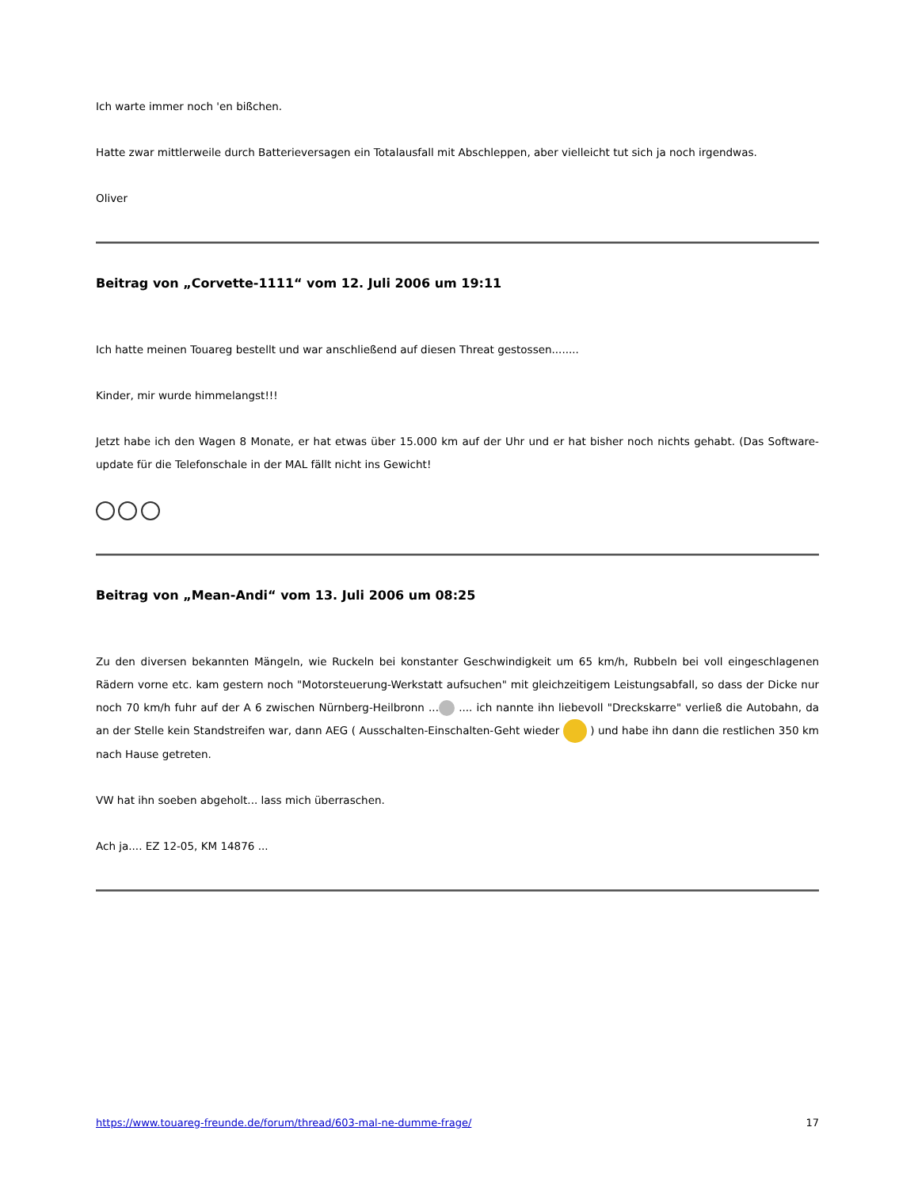Ich warte immer noch 'en bißchen.
Hatte zwar mittlerweile durch Batterieversagen ein Totalausfall mit Abschleppen, aber vielleicht tut sich ja noch irgendwas.
Oliver
Beitrag von „Corvette-1111“ vom 12. Juli 2006 um 19:11
Ich hatte meinen Touareg bestellt und war anschließend auf diesen Threat gestossen........
Kinder, mir wurde himmelangst!!!
Jetzt habe ich den Wagen 8 Monate, er hat etwas über 15.000 km auf der Uhr und er hat bisher noch nichts gehabt. (Das Software-update für die Telefonschale in der MAL fällt nicht ins Gewicht!
Beitrag von „Mean-Andi“ vom 13. Juli 2006 um 08:25
Zu den diversen bekannten Mängeln, wie Ruckeln bei konstanter Geschwindigkeit um 65 km/h, Rubbeln bei voll eingeschlagenen Rädern vorne etc. kam gestern noch "Motorsteuerung-Werkstatt aufsuchen" mit gleichzeitigem Leistungsabfall, so dass der Dicke nur noch 70 km/h fuhr auf der A 6 zwischen Nürnberg-Heilbronn ... .... ich nannte ihn liebevoll "Dreckskarre" verließ die Autobahn, da an der Stelle kein Standstreifen war, dann AEG ( Ausschalten-Einschalten-Geht wieder ) und habe ihn dann die restlichen 350 km nach Hause getreten.
VW hat ihn soeben abgeholt... lass mich überraschen.
Ach ja.... EZ 12-05, KM 14876 ...
https://www.touareg-freunde.de/forum/thread/603-mal-ne-dumme-frage/ 17